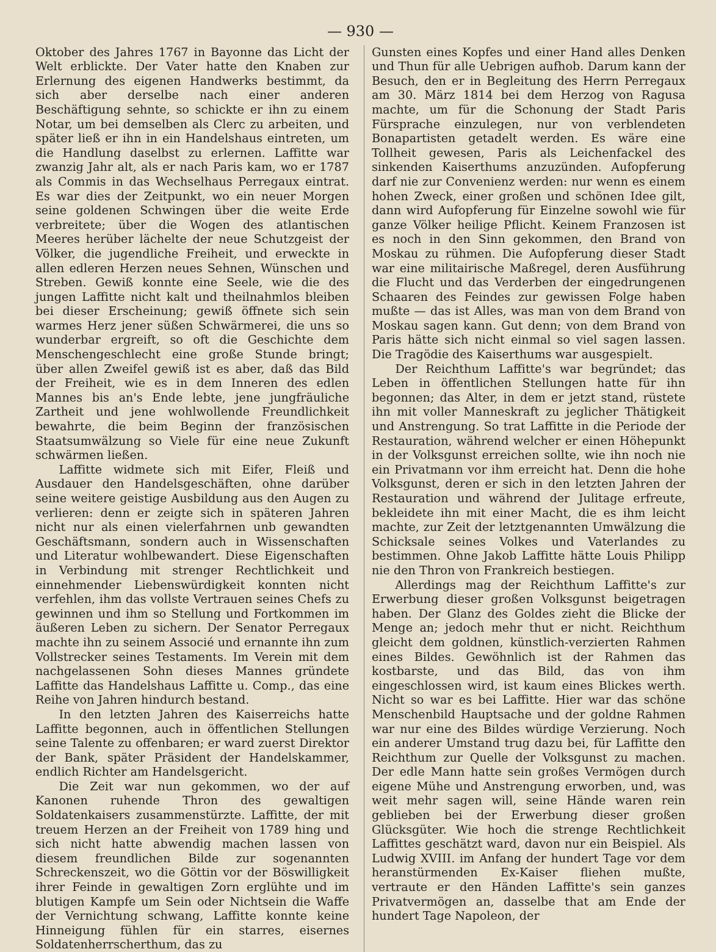— 930 —
Oktober des Jahres 1767 in Bayonne das Licht der Welt erblickte. Der Vater hatte den Knaben zur Erlernung des eigenen Handwerks bestimmt, da sich aber derselbe nach einer anderen Beschäftigung sehnte, so schickte er ihn zu einem Notar, um bei demselben als Clerc zu arbeiten, und später ließ er ihn in ein Handelshaus eintreten, um die Handlung daselbst zu erlernen. Laffitte war zwanzig Jahr alt, als er nach Paris kam, wo er 1787 als Commis in das Wechselhaus Perregaux eintrat. Es war dies der Zeitpunkt, wo ein neuer Morgen seine goldenen Schwingen über die weite Erde verbreitete; über die Wogen des atlantischen Meeres herüber lächelte der neue Schutzgeist der Völker, die jugendliche Freiheit, und erweckte in allen edleren Herzen neues Sehnen, Wünschen und Streben. Gewiß konnte eine Seele, wie die des jungen Laffitte nicht kalt und theilnahmlos bleiben bei dieser Erscheinung; gewiß öffnete sich sein warmes Herz jener süßen Schwärmerei, die uns so wunderbar ergreift, so oft die Geschichte dem Menschengeschlecht eine große Stunde bringt; über allen Zweifel gewiß ist es aber, daß das Bild der Freiheit, wie es in dem Inneren des edlen Mannes bis an's Ende lebte, jene jungfräuliche Zartheit und jene wohlwollende Freundlichkeit bewahrte, die beim Beginn der französischen Staatsumwälzung so Viele für eine neue Zukunft schwärmen ließen.
Laffitte widmete sich mit Eifer, Fleiß und Ausdauer den Handelsgeschäften, ohne darüber seine weitere geistige Ausbildung aus den Augen zu verlieren: denn er zeigte sich in späteren Jahren nicht nur als einen vielerfahrnen unb gewandten Geschäftsmann, sondern auch in Wissenschaften und Literatur wohlbewandert. Diese Eigenschaften in Verbindung mit strenger Rechtlichkeit und einnehmender Liebenswürdigkeit konnten nicht verfehlen, ihm das vollste Vertrauen seines Chefs zu gewinnen und ihm so Stellung und Fortkommen im äußeren Leben zu sichern. Der Senator Perregaux machte ihn zu seinem Associé und ernannte ihn zum Vollstrecker seines Testaments. Im Verein mit dem nachgelassenen Sohn dieses Mannes gründete Laffitte das Handelshaus Laffitte u. Comp., das eine Reihe von Jahren hindurch bestand.
In den letzten Jahren des Kaiserreichs hatte Laffitte begonnen, auch in öffentlichen Stellungen seine Talente zu offenbaren; er ward zuerst Direktor der Bank, später Präsident der Handelskammer, endlich Richter am Handelsgericht.
Die Zeit war nun gekommen, wo der auf Kanonen ruhende Thron des gewaltigen Soldatenkaisers zusammenstürzte. Laffitte, der mit treuem Herzen an der Freiheit von 1789 hing und sich nicht hatte abwendig machen lassen von diesem freundlichen Bilde zur sogenannten Schreckenszeit, wo die Göttin vor der Böswilligkeit ihrer Feinde in gewaltigen Zorn erglühte und im blutigen Kampfe um Sein oder Nichtsein die Waffe der Vernichtung schwang, Laffitte konnte keine Hinneigung fühlen für ein starres, eisernes Soldatenherrscherthum, das zu
Gunsten eines Kopfes und einer Hand alles Denken und Thun für alle Uebrigen aufhob. Darum kann der Besuch, den er in Begleitung des Herrn Perregaux am 30. März 1814 bei dem Herzog von Ragusa machte, um für die Schonung der Stadt Paris Fürsprache einzulegen, nur von verblendeten Bonapartisten getadelt werden. Es wäre eine Tollheit gewesen, Paris als Leichenfackel des sinkenden Kaiserthums anzuzünden. Aufopferung darf nie zur Convenienz werden: nur wenn es einem hohen Zweck, einer großen und schönen Idee gilt, dann wird Aufopferung für Einzelne sowohl wie für ganze Völker heilige Pflicht. Keinem Franzosen ist es noch in den Sinn gekommen, den Brand von Moskau zu rühmen. Die Aufopferung dieser Stadt war eine militairische Maßregel, deren Ausführung die Flucht und das Verderben der eingedrungenen Schaaren des Feindes zur gewissen Folge haben mußte — das ist Alles, was man von dem Brand von Moskau sagen kann. Gut denn; von dem Brand von Paris hätte sich nicht einmal so viel sagen lassen. Die Tragödie des Kaiserthums war ausgespielt.
Der Reichthum Laffitte's war begründet; das Leben in öffentlichen Stellungen hatte für ihn begonnen; das Alter, in dem er jetzt stand, rüstete ihn mit voller Manneskraft zu jeglicher Thätigkeit und Anstrengung. So trat Laffitte in die Periode der Restauration, während welcher er einen Höhepunkt in der Volksgunst erreichen sollte, wie ihn noch nie ein Privatmann vor ihm erreicht hat. Denn die hohe Volksgunst, deren er sich in den letzten Jahren der Restauration und während der Julitage erfreute, bekleidete ihn mit einer Macht, die es ihm leicht machte, zur Zeit der letztgenannten Umwälzung die Schicksale seines Volkes und Vaterlandes zu bestimmen. Ohne Jakob Laffitte hätte Louis Philipp nie den Thron von Frankreich bestiegen.
Allerdings mag der Reichthum Laffitte's zur Erwerbung dieser großen Volksgunst beigetragen haben. Der Glanz des Goldes zieht die Blicke der Menge an; jedoch mehr thut er nicht. Reichthum gleicht dem goldnen, künstlich-verzierten Rahmen eines Bildes. Gewöhnlich ist der Rahmen das kostbarste, und das Bild, das von ihm eingeschlossen wird, ist kaum eines Blickes werth. Nicht so war es bei Laffitte. Hier war das schöne Menschenbild Hauptsache und der goldne Rahmen war nur eine des Bildes würdige Verzierung. Noch ein anderer Umstand trug dazu bei, für Laffitte den Reichthum zur Quelle der Volksgunst zu machen. Der edle Mann hatte sein großes Vermögen durch eigene Mühe und Anstrengung erworben, und, was weit mehr sagen will, seine Hände waren rein geblieben bei der Erwerbung dieser großen Glücksgüter. Wie hoch die strenge Rechtlichkeit Laffittes geschätzt ward, davon nur ein Beispiel. Als Ludwig XVIII. im Anfang der hundert Tage vor dem heranstürmenden Ex-Kaiser fliehen mußte, vertraute er den Händen Laffitte's sein ganzes Privatvermögen an, dasselbe that am Ende der hundert Tage Napoleon, der